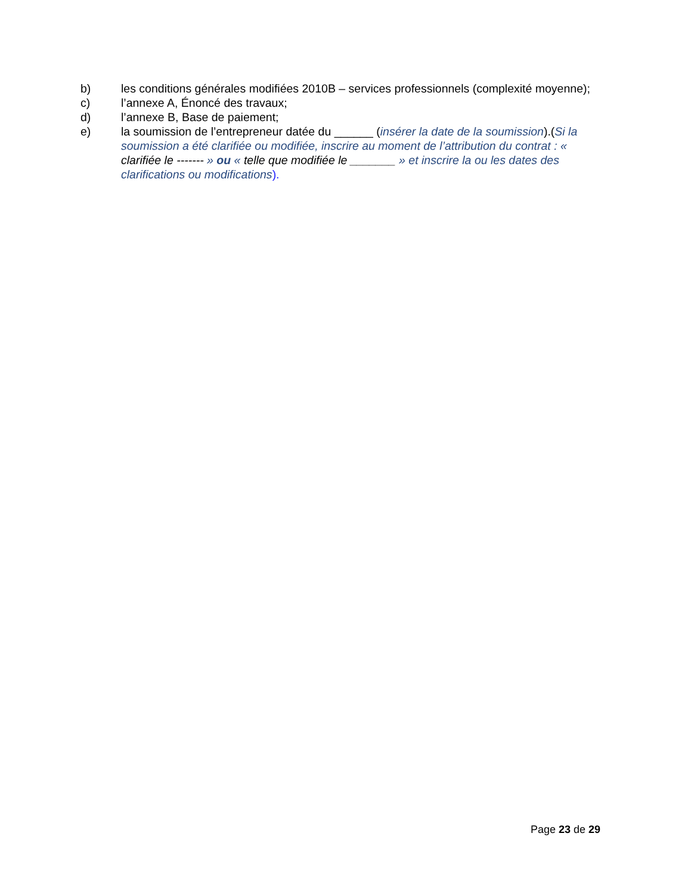b) les conditions générales modifiées 2010B – services professionnels (complexité moyenne);
c) l’annexe A, Énoncé des travaux;
d) l’annexe B, Base de paiement;
e) la soumission de l’entrepreneur datée du ______ (insérer la date de la soumission).(Si la soumission a été clarifiée ou modifiée, inscrire au moment de l’attribution du contrat : « clarifiée le ------- » ou « telle que modifiée le _______ » et inscrire la ou les dates des clarifications ou modifications).
Page 23 de 29